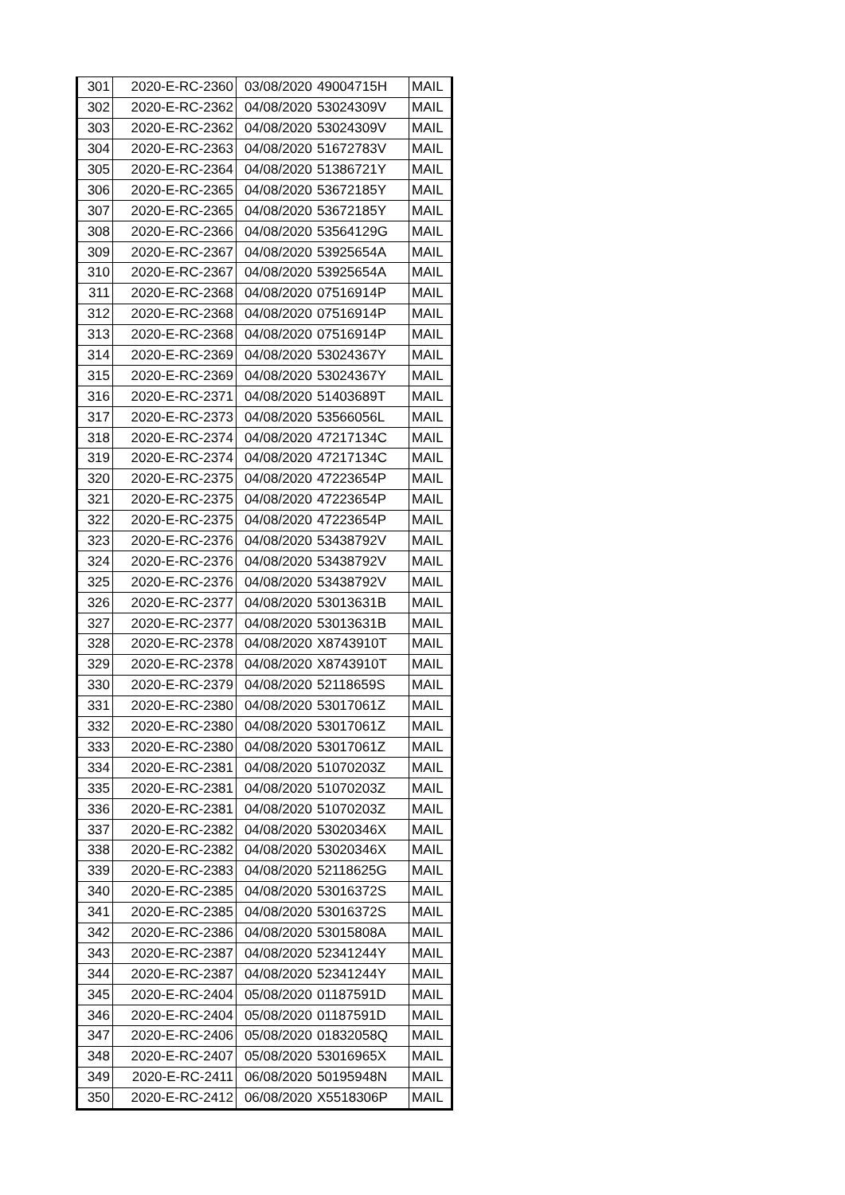| 301 | 2020-E-RC-2360 | 03/08/2020 | 49004715H | MAIL |
| 302 | 2020-E-RC-2362 | 04/08/2020 | 53024309V | MAIL |
| 303 | 2020-E-RC-2362 | 04/08/2020 | 53024309V | MAIL |
| 304 | 2020-E-RC-2363 | 04/08/2020 | 51672783V | MAIL |
| 305 | 2020-E-RC-2364 | 04/08/2020 | 51386721Y | MAIL |
| 306 | 2020-E-RC-2365 | 04/08/2020 | 53672185Y | MAIL |
| 307 | 2020-E-RC-2365 | 04/08/2020 | 53672185Y | MAIL |
| 308 | 2020-E-RC-2366 | 04/08/2020 | 53564129G | MAIL |
| 309 | 2020-E-RC-2367 | 04/08/2020 | 53925654A | MAIL |
| 310 | 2020-E-RC-2367 | 04/08/2020 | 53925654A | MAIL |
| 311 | 2020-E-RC-2368 | 04/08/2020 | 07516914P | MAIL |
| 312 | 2020-E-RC-2368 | 04/08/2020 | 07516914P | MAIL |
| 313 | 2020-E-RC-2368 | 04/08/2020 | 07516914P | MAIL |
| 314 | 2020-E-RC-2369 | 04/08/2020 | 53024367Y | MAIL |
| 315 | 2020-E-RC-2369 | 04/08/2020 | 53024367Y | MAIL |
| 316 | 2020-E-RC-2371 | 04/08/2020 | 51403689T | MAIL |
| 317 | 2020-E-RC-2373 | 04/08/2020 | 53566056L | MAIL |
| 318 | 2020-E-RC-2374 | 04/08/2020 | 47217134C | MAIL |
| 319 | 2020-E-RC-2374 | 04/08/2020 | 47217134C | MAIL |
| 320 | 2020-E-RC-2375 | 04/08/2020 | 47223654P | MAIL |
| 321 | 2020-E-RC-2375 | 04/08/2020 | 47223654P | MAIL |
| 322 | 2020-E-RC-2375 | 04/08/2020 | 47223654P | MAIL |
| 323 | 2020-E-RC-2376 | 04/08/2020 | 53438792V | MAIL |
| 324 | 2020-E-RC-2376 | 04/08/2020 | 53438792V | MAIL |
| 325 | 2020-E-RC-2376 | 04/08/2020 | 53438792V | MAIL |
| 326 | 2020-E-RC-2377 | 04/08/2020 | 53013631B | MAIL |
| 327 | 2020-E-RC-2377 | 04/08/2020 | 53013631B | MAIL |
| 328 | 2020-E-RC-2378 | 04/08/2020 | X8743910T | MAIL |
| 329 | 2020-E-RC-2378 | 04/08/2020 | X8743910T | MAIL |
| 330 | 2020-E-RC-2379 | 04/08/2020 | 52118659S | MAIL |
| 331 | 2020-E-RC-2380 | 04/08/2020 | 53017061Z | MAIL |
| 332 | 2020-E-RC-2380 | 04/08/2020 | 53017061Z | MAIL |
| 333 | 2020-E-RC-2380 | 04/08/2020 | 53017061Z | MAIL |
| 334 | 2020-E-RC-2381 | 04/08/2020 | 51070203Z | MAIL |
| 335 | 2020-E-RC-2381 | 04/08/2020 | 51070203Z | MAIL |
| 336 | 2020-E-RC-2381 | 04/08/2020 | 51070203Z | MAIL |
| 337 | 2020-E-RC-2382 | 04/08/2020 | 53020346X | MAIL |
| 338 | 2020-E-RC-2382 | 04/08/2020 | 53020346X | MAIL |
| 339 | 2020-E-RC-2383 | 04/08/2020 | 52118625G | MAIL |
| 340 | 2020-E-RC-2385 | 04/08/2020 | 53016372S | MAIL |
| 341 | 2020-E-RC-2385 | 04/08/2020 | 53016372S | MAIL |
| 342 | 2020-E-RC-2386 | 04/08/2020 | 53015808A | MAIL |
| 343 | 2020-E-RC-2387 | 04/08/2020 | 52341244Y | MAIL |
| 344 | 2020-E-RC-2387 | 04/08/2020 | 52341244Y | MAIL |
| 345 | 2020-E-RC-2404 | 05/08/2020 | 01187591D | MAIL |
| 346 | 2020-E-RC-2404 | 05/08/2020 | 01187591D | MAIL |
| 347 | 2020-E-RC-2406 | 05/08/2020 | 01832058Q | MAIL |
| 348 | 2020-E-RC-2407 | 05/08/2020 | 53016965X | MAIL |
| 349 | 2020-E-RC-2411 | 06/08/2020 | 50195948N | MAIL |
| 350 | 2020-E-RC-2412 | 06/08/2020 | X5518306P | MAIL |